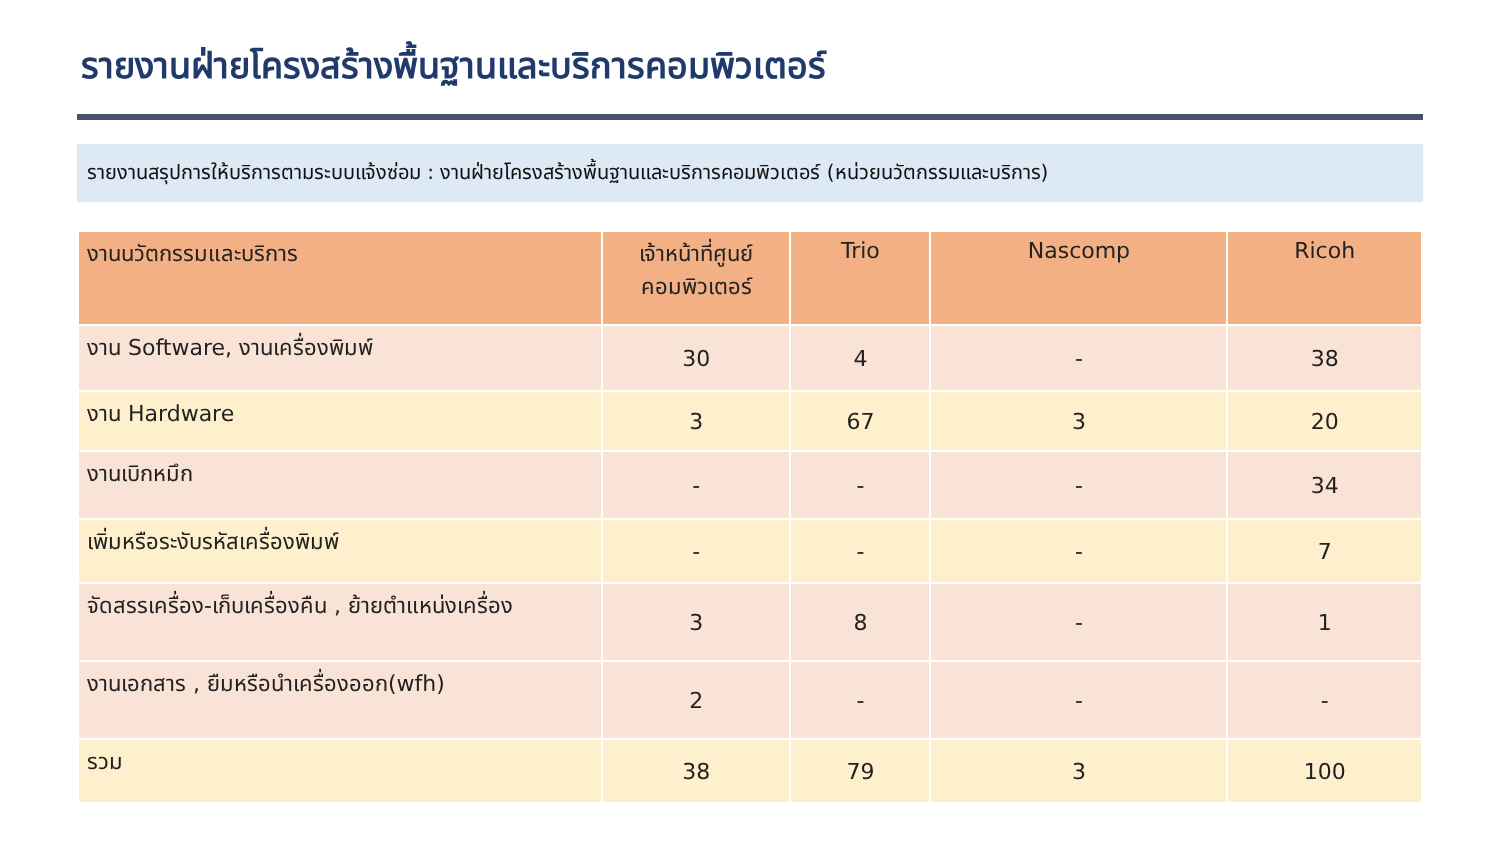รายงานฝ่ายโครงสร้างพื้นฐานและบริการคอมพิวเตอร์
รายงานสรุปการให้บริการตามระบบแจ้งซ่อม : งานฝ่ายโครงสร้างพื้นฐานและบริการคอมพิวเตอร์ (หน่วยนวัตกรรมและบริการ)
| งานนวัตกรรมและบริการ | เจ้าหน้าที่ศูนย์ คอมพิวเตอร์ | Trio | Nascomp | Ricoh |
| --- | --- | --- | --- | --- |
| งาน Software, งานเครื่องพิมพ์ | 30 | 4 | - | 38 |
| งาน Hardware | 3 | 67 | 3 | 20 |
| งานเบิกหมึก | - | - | - | 34 |
| เพิ่มหรือระงับรหัสเครื่องพิมพ์ | - | - | - | 7 |
| จัดสรรเครื่อง-เก็บเครื่องคืน , ย้ายตำแหน่งเครื่อง | 3 | 8 | - | 1 |
| งานเอกสาร , ยืมหรือนำเครื่องออก(wfh) | 2 | - | - | - |
| รวม | 38 | 79 | 3 | 100 |